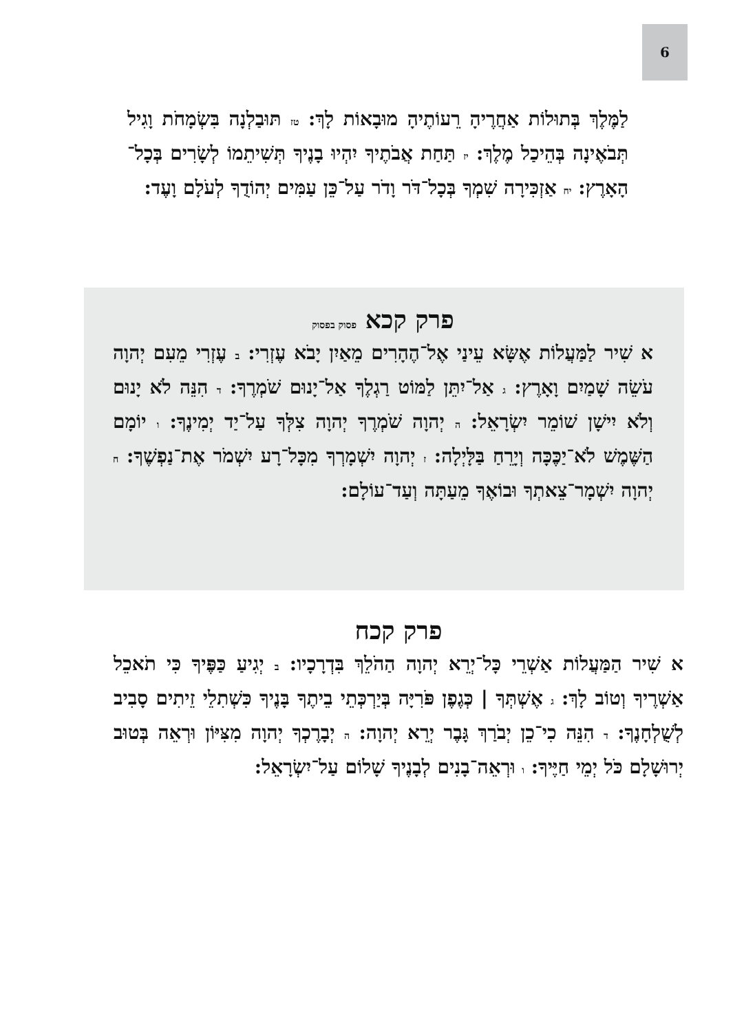6
לַמֶּלֶךְ בְּתוּלוֹת אַחֲרֶיהָ רֵעוֹתֶיהָ מוּבָאוֹת לָךְ: טז תּוּבַלְנָה בִּשְׂמָחֹת וָגִיל תְּבֹאֶינָה בְּהֵיכַל מֶלֶךְ: יז תַּחַת אֲבֹתֶיךָ יִהְיוּ בָנֶיךָ תְּשִׁיתֵמוֹ לְשָׂרִים בְּכָל־הָאָרֶץ: יח אַזְכִּירָה שִׁמְךָ בְּכָל־דֹּר וָדֹר עַל־כֵּן עַמִּים יְהוֹדֻךָ לְעֹלָם וָעֶד:
פרק קכא פסוק בפסוק
א שִׁיר לַמַּעֲלוֹת אֶשָּׂא עֵינַי אֶל־הֶהָרִים מֵאַיִן יָבֹא עֶזְרִי: ב עֶזְרִי מֵעִם יְהוָה עֹשֵׂה שָׁמַיִם וָאָרֶץ: ג אַל־יִתֵּן לַמּוֹט רַגְלֶךָ אַל־יָנוּם שֹׁמְרֶךָ: ד הִנֵּה לֹא יָנוּם וְלֹא יִישָׁן שׁוֹמֵר יִשְׂרָאֵל: ה יְהוָה שֹׁמְרֶךָ יְהוָה צִלְּךָ עַל־יַד יְמִינֶךָ: ו יוֹמָם הַשֶּׁמֶשׁ לֹא־יַכֶּכָּה וְיָרֵחַ בַּלָּיְלָה: ז יְהוָה יִשְׁמָרְךָ מִכָּל־רָע יִשְׁמֹר אֶת־נַפְשֶׁךָ: ח יְהוָה יִשְׁמָר־צֵאתְךָ וּבוֹאֶךָ מֵעַתָּה וְעַד־עוֹלָם:
פרק קכח
א שִׁיר הַמַּעֲלוֹת אַשְׁרֵי כָּל־יְרֵא יְהוָה הַהֹלֵךְ בִּדְרָכָיו: ב יְגִיעַ כַּפֶּיךָ כִּי תֹאכֵל אַשְׁרֶיךָ וְטוֹב לָךְ: ג אֶשְׁתְּךָ | כְּגֶפֶן פֹּרִיָּה בְּיַרְכְּתֵי בֵיתֶךָ בָּנֶיךָ כִּשְׁתִלֵי זֵיתִים סָבִיב לְשֻׁלְחָנֶךָ: ד הִנֵּה כִי־כֵן יְבֹרַךְ גָּבֶר יְרֵא יְהוָה: ה יְבָרֶכְךָ יְהוָה מִצִּיּוֹן וּרְאֵה בְּטוּב יְרוּשָׁלָם כֹּל יְמֵי חַיֶּיךָ: ו וּרְאֵה־בָנִים לְבָנֶיךָ שָׁלוֹם עַל־יִשְׂרָאֵל: